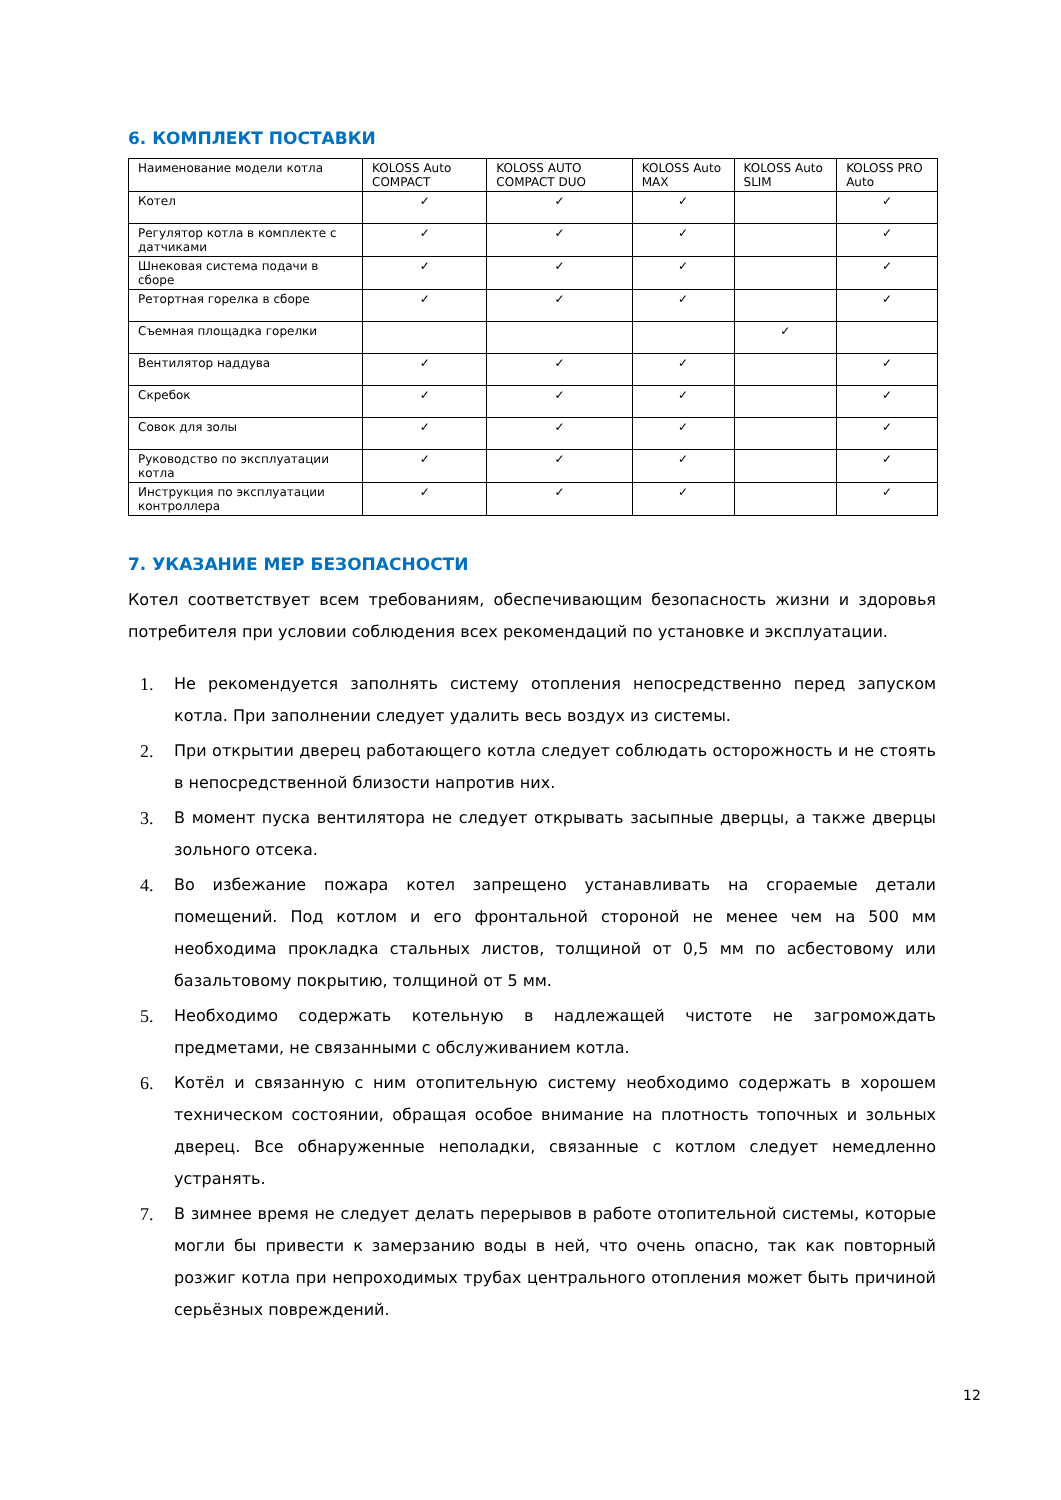6. КОМПЛЕКТ ПОСТАВКИ
| Наименование модели котла | KOLOSS Auto COMPACT | KOLOSS AUTO COMPACT DUO | KOLOSS Auto MAX | KOLOSS Auto SLIM | KOLOSS PRO Auto |
| Котел | ✓ | ✓ | ✓ | | ✓ |
| Регулятор котла в комплекте с датчиками | ✓ | ✓ | ✓ | | ✓ |
| Шнековая система подачи в сборе | ✓ | ✓ | ✓ | | ✓ |
| Ретортная горелка в сборе | ✓ | ✓ | ✓ | | ✓ |
| Съемная площадка горелки | | | | ✓ | |
| Вентилятор наддува | ✓ | ✓ | ✓ | | ✓ |
| Скребок | ✓ | ✓ | ✓ | | ✓ |
| Совок для золы | ✓ | ✓ | ✓ | | ✓ |
| Руководство по эксплуатации котла | ✓ | ✓ | ✓ | | ✓ |
| Инструкция по эксплуатации контроллера | ✓ | ✓ | ✓ | | ✓ |
7. УКАЗАНИЕ МЕР БЕЗОПАСНОСТИ
Котел соответствует всем требованиям, обеспечивающим безопасность жизни и здоровья потребителя при условии соблюдения всех рекомендаций по установке и эксплуатации.
1. Не рекомендуется заполнять систему отопления непосредственно перед запуском котла. При заполнении следует удалить весь воздух из системы.
2. При открытии дверец работающего котла следует соблюдать осторожность и не стоять в непосредственной близости напротив них.
3. В момент пуска вентилятора не следует открывать засыпные дверцы, а также дверцы зольного отсека.
4. Во избежание пожара котел запрещено устанавливать на сгораемые детали помещений. Под котлом и его фронтальной стороной не менее чем на 500 мм необходима прокладка стальных листов, толщиной от 0,5 мм по асбестовому или базальтовому покрытию, толщиной от 5 мм.
5. Необходимо содержать котельную в надлежащей чистоте не загромождать предметами, не связанными с обслуживанием котла.
6. Котёл и связанную с ним отопительную систему необходимо содержать в хорошем техническом состоянии, обращая особое внимание на плотность топочных и зольных дверец. Все обнаруженные неполадки, связанные с котлом следует немедленно устранять.
7. В зимнее время не следует делать перерывов в работе отопительной системы, которые могли бы привести к замерзанию воды в ней, что очень опасно, так как повторный розжиг котла при непроходимых трубах центрального отопления может быть причиной серьёзных повреждений.
12